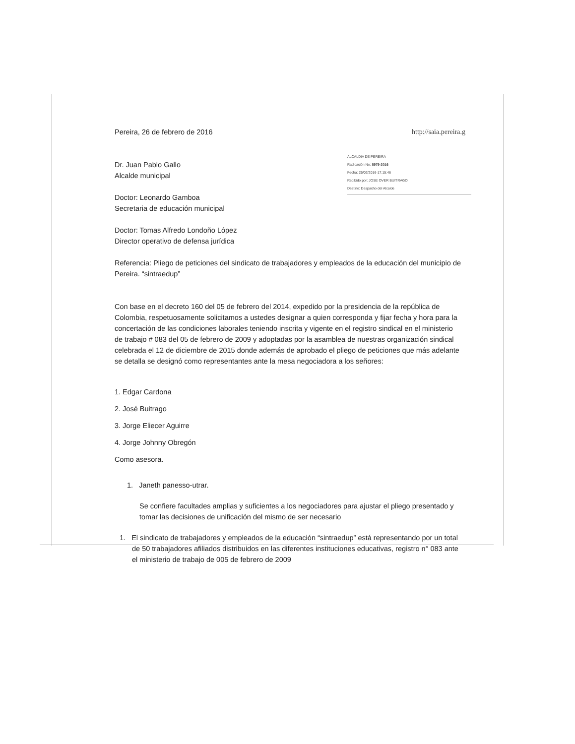http://saia.pereira.g
ALCALDIA DE PEREIRA
Radicación No: 8979-2016
Fecha: 25/02/2016-17:15:46
Recibido por: JOSE OVER BUITRAGO
Destino: Despacho del Alcalde
Pereira, 26 de febrero de 2016
Dr. Juan Pablo Gallo
Alcalde municipal
Doctor: Leonardo Gamboa
Secretaria de educación municipal
Doctor: Tomas Alfredo Londoño López
Director operativo de defensa jurídica
Referencia: Pliego de peticiones del sindicato de trabajadores y empleados de la educación del municipio de Pereira. “sintraedup”
Con base en el decreto 160 del 05 de febrero del 2014, expedido por la presidencia de la república de Colombia, respetuosamente solicitamos a ustedes designar a quien corresponda y fijar fecha y hora para la concertación de las condiciones laborales teniendo inscrita y vigente en el registro sindical en el ministerio de trabajo # 083 del 05 de febrero de 2009 y adoptadas por la asamblea de nuestras organización sindical celebrada el 12 de diciembre de 2015 donde además de aprobado el pliego de peticiones que más adelante se detalla se designó como representantes ante la mesa negociadora a los señores:
1. Edgar Cardona
2. José Buitrago
3. Jorge Eliecer Aguirre
4. Jorge Johnny Obregón
Como asesora.
1. Janeth panesso-utrar.
Se confiere facultades amplias y suficientes a los negociadores para ajustar el pliego presentado y tomar las decisiones de unificación del mismo de ser necesario
1. El sindicato de trabajadores y empleados de la educación “sintraedup” está representando por un total de 50 trabajadores afiliados distribuidos en las diferentes instituciones educativas, registro n° 083 ante el ministerio de trabajo de 005 de febrero de 2009